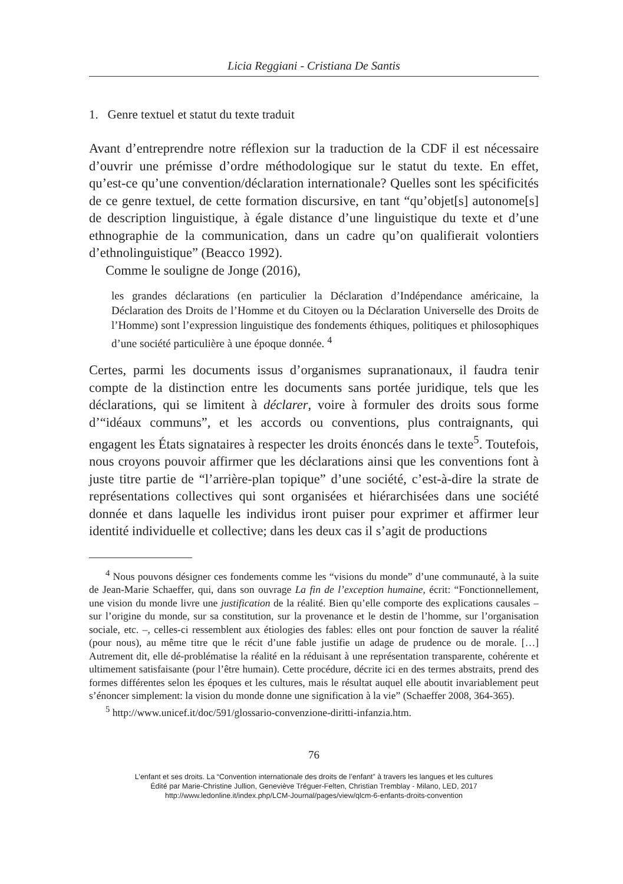Licia Reggiani - Cristiana De Santis
1. Genre textuel et statut du texte traduit
Avant d’entreprendre notre réflexion sur la traduction de la CDF il est nécessaire d’ouvrir une prémisse d’ordre méthodologique sur le statut du texte. En effet, qu’est-ce qu’une convention/déclaration internationale? Quelles sont les spécificités de ce genre textuel, de cette formation discursive, en tant “qu’objet[s] autonome[s] de description linguistique, à égale distance d’une linguistique du texte et d’une ethnographie de la communication, dans un cadre qu’on qualifierait volontiers d’ethnolinguistique” (Beacco 1992).
Comme le souligne de Jonge (2016),
les grandes déclarations (en particulier la Déclaration d’Indépendance américaine, la Déclaration des Droits de l’Homme et du Citoyen ou la Déclaration Universelle des Droits de l’Homme) sont l’expression linguistique des fondements éthiques, politiques et philosophiques d’une société particulière à une époque donnée. <sup>4</sup>
Certes, parmi les documents issus d’organismes supranationaux, il faudra tenir compte de la distinction entre les documents sans portée juridique, tels que les déclarations, qui se limitent à déclarer, voire à formuler des droits sous forme d’“idéaux communs”, et les accords ou conventions, plus contraignants, qui engagent les États signataires à respecter les droits énoncés dans le texte<sup>5</sup>. Toutefois, nous croyons pouvoir affirmer que les déclarations ainsi que les conventions font à juste titre partie de “l’arrière-plan topique” d’une société, c’est-à-dire la strate de représentations collectives qui sont organisées et hiérarchisées dans une société donnée et dans laquelle les individus iront puiser pour exprimer et affirmer leur identité individuelle et collective; dans les deux cas il s’agit de productions
<sup>4</sup> Nous pouvons désigner ces fondements comme les “visions du monde” d’une communauté, à la suite de Jean-Marie Schaeffer, qui, dans son ouvrage La fin de l’exception humaine, écrit: “Fonctionnellement, une vision du monde livre une justification de la réalité. Bien qu’elle comporte des explications causales – sur l’origine du monde, sur sa constitution, sur la provenance et le destin de l’homme, sur l’organisation sociale, etc. –, celles-ci ressemblent aux étiologies des fables: elles ont pour fonction de sauver la réalité (pour nous), au même titre que le récit d’une fable justifie un adage de prudence ou de morale. […] Autrement dit, elle dé-problématise la réalité en la réduisant à une représentation transparente, cohérente et ultimement satisfaisante (pour l’être humain). Cette procédure, décrite ici en des termes abstraits, prend des formes différentes selon les époques et les cultures, mais le résultat auquel elle aboutit invariablement peut s’énoncer simplement: la vision du monde donne une signification à la vie” (Schaeffer 2008, 364-365).
<sup>5</sup> http://www.unicef.it/doc/591/glossario-convenzione-diritti-infanzia.htm.
76
L’enfant et ses droits. La “Convention internationale des droits de l’enfant” à travers les langues et les cultures
Édité par Marie-Christine Jullion, Geneviève Tréguer-Felten, Christian Tremblay - Milano, LED, 2017
http://www.ledonline.it/index.php/LCM-Journal/pages/view/qlcm-6-enfants-droits-convention